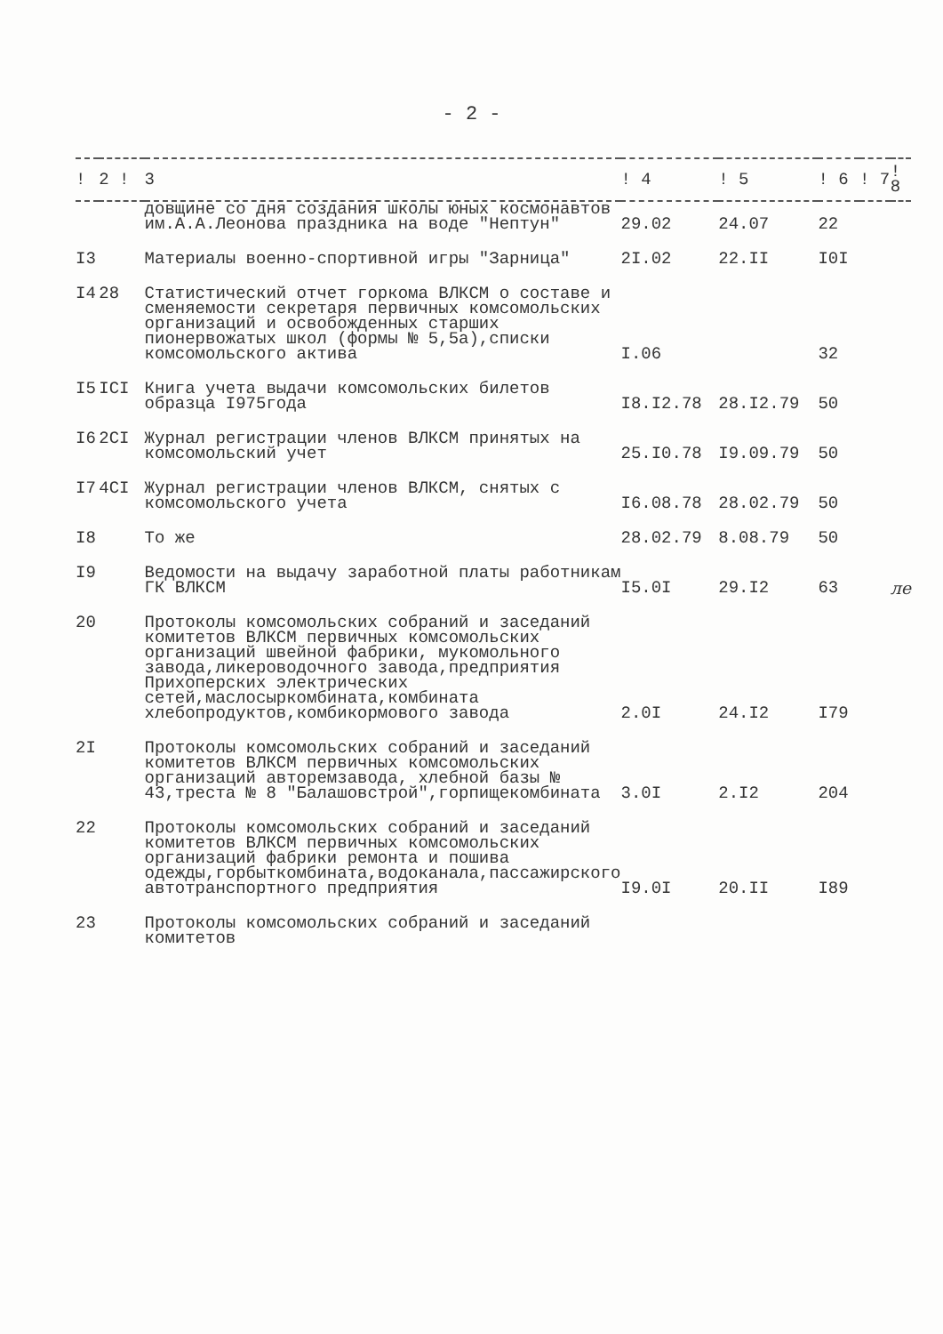- 2 -
| ! | 2 ! | 3 | ! 4 | ! 5 | ! 6 | ! 7 | ! 8 |
| --- | --- | --- | --- | --- | --- | --- | --- |
| | | довщине со дня создания школы юных космонавтов им.А.А.Леонова праздника на воде "Нептун" | 29.02 | 24.07 | 22 | | |
| I3 | | Материалы военно-спортивной игры "Зарница" | 2I.02 | 22.II | I0I | | |
| I4 | 28 | Статистический отчет горкома ВЛКСМ о составе и сменяемости секретаря первичных комсомольских организаций и освобожденных старших пионервожатых школ (формы № 5,5а),списки комсомольского актива | I.06 | | 32 | | |
| I5 | ICI | Книга учета выдачи комсомольских билетов образца I975года | I8.I2.78 | 28.I2.79 | 50 | | |
| I6 | 2CI | Журнал регистрации членов ВЛКСМ принятых на комсомольский учет | 25.I0.78 | I9.09.79 | 50 | | |
| I7 | 4CI | Журнал регистрации членов ВЛКСМ, снятых с комсомольского учета | I6.08.78 | 28.02.79 | 50 | | |
| I8 | | То же | 28.02.79 | 8.08.79 | 50 | | |
| I9 | | Ведомости на выдачу заработной платы работникам ГК ВЛКСМ | I5.0I | 29.I2 | 63 | | ле |
| 20 | | Протоколы комсомольских собраний и заседаний комитетов ВЛКСМ первичных комсомольских организаций швейной фабрики, мукомольного завода,ликероводочного завода,предприятия Прихоперских электрических сетей,маслосыркомбината,комбината хлебопродуктов,комбикормового завода | 2.0I | 24.I2 | I79 | | |
| 2I | | Протоколы комсомольских собраний и заседаний комитетов ВЛКСМ первичных комсомольских организаций авторемзавода, хлебной базы № 43,треста № 8 "Балашовстрой",горпищекомбината | 3.0I | 2.I2 | 204 | | |
| 22 | | Протоколы комсомольских собраний и заседаний комитетов ВЛКСМ первичных комсомольских организаций фабрики ремонта и пошива одежды,горбыткомбината,водоканала,пассажирского автотранспортного предприятия | I9.0I | 20.II | I89 | | |
| 23 | | Протоколы комсомольских собраний и заседаний комитетов | | | | | |